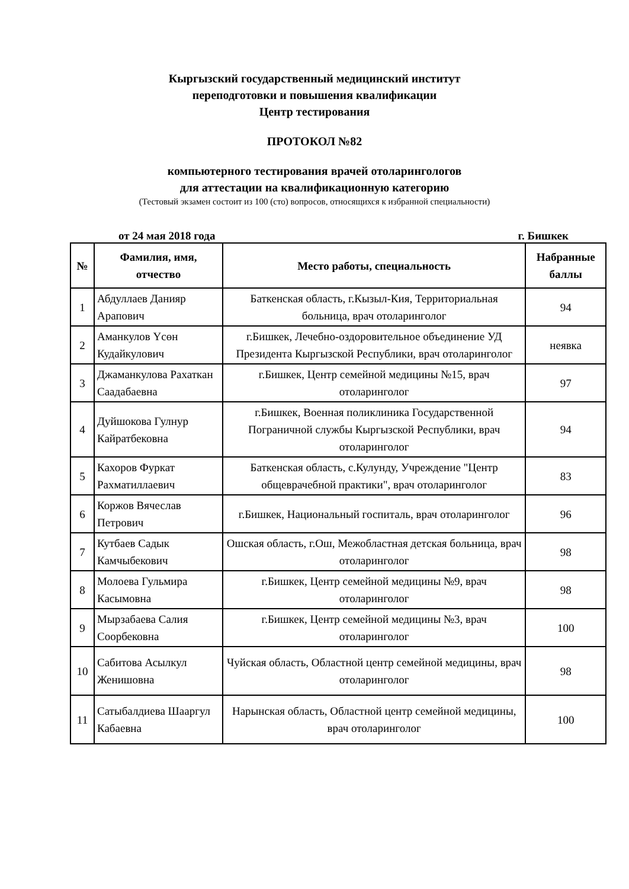Кыргызский государственный медицинский институт
переподготовки и повышения квалификации
Центр тестирования
ПРОТОКОЛ №82
компьютерного тестирования врачей отоларингологов
для аттестации на квалификационную категорию
(Тестовый экзамен состоит из 100 (сто) вопросов, относящихся к избранной специальности)
от 24 мая 2018 года г. Бишкек
| № | Фамилия, имя, отчество | Место работы, специальность | Набранные баллы |
| --- | --- | --- | --- |
| 1 | Абдуллаев Данияр Арапович | Баткенская область, г.Кызыл-Кия, Территориальная больница, врач отоларинголог | 94 |
| 2 | Аманкулов Үсөн Кудайкулович | г.Бишкек, Лечебно-оздоровительное объединение УД Президента Кыргызской Республики, врач отоларинголог | неявка |
| 3 | Джаманкулова Рахаткан Саадабаевна | г.Бишкек, Центр семейной медицины №15, врач отоларинголог | 97 |
| 4 | Дуйшокова Гулнур Кайратбековна | г.Бишкек, Военная поликлиника Государственной Пограничной службы Кыргызской Республики, врач отоларинголог | 94 |
| 5 | Кахоров Фуркат Рахматиллаевич | Баткенская область, с.Кулунду, Учреждение "Центр общеврачебной практики", врач отоларинголог | 83 |
| 6 | Коржов Вячеслав Петрович | г.Бишкек, Национальный госпиталь, врач отоларинголог | 96 |
| 7 | Кутбаев Садык Камчыбекович | Ошская область, г.Ош, Межобластная детская больница, врач отоларинголог | 98 |
| 8 | Молоева Гульмира Касымовна | г.Бишкек, Центр семейной медицины №9, врач отоларинголог | 98 |
| 9 | Мырзабаева Салия Соорбековна | г.Бишкек, Центр семейной медицины №3, врач отоларинголог | 100 |
| 10 | Сабитова Асылкул Женишовна | Чуйская область, Областной центр семейной медицины, врач отоларинголог | 98 |
| 11 | Сатыбалдиева Шааргул Кабаевна | Нарынская область, Областной центр семейной медицины, врач отоларинголог | 100 |